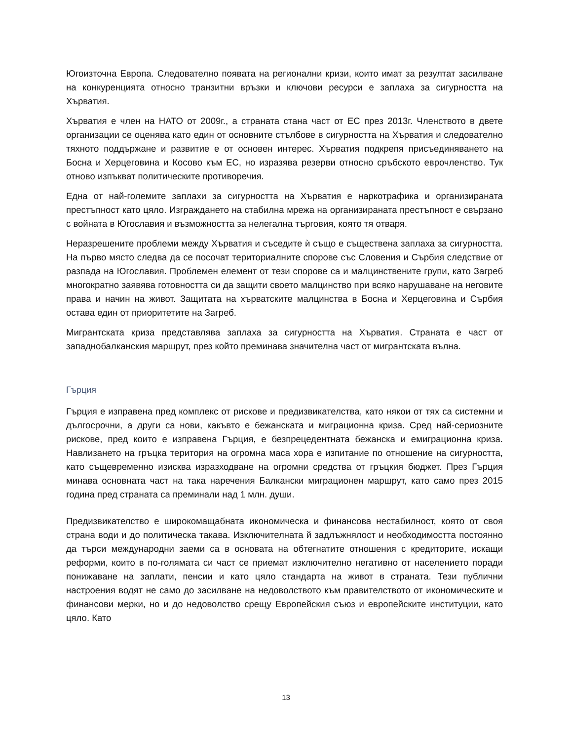Югоизточна Европа. Следователно появата на регионални кризи, които имат за резултат засилване на конкуренцията относно транзитни връзки и ключови ресурси е заплаха за сигурността на Хърватия.
Хърватия е член на НАТО от 2009г., а страната стана част от ЕС през 2013г. Членството в двете организации се оценява като един от основните стълбове в сигурността на Хърватия и следователно тяхното поддържане и развитие е от основен интерес. Хърватия подкрепя присъединяването на Босна и Херцеговина и Косово към ЕС, но изразява резерви относно сръбското еврочленство. Тук отново изпъкват политическите противоречия.
Една от най-големите заплахи за сигурността на Хърватия е наркотрафика и организираната престъпност като цяло. Изграждането на стабилна мрежа на организираната престъпност е свързано с войната в Югославия и възможността за нелегална търговия, която тя отваря.
Неразрешените проблеми между Хърватия и съседите ѝ също е съществена заплаха за сигурността. На първо място следва да се посочат териториалните спорове със Словения и Сърбия следствие от разпада на Югославия. Проблемен елемент от тези спорове са и малцинствените групи, като Загреб многократно заявява готовността си да защити своето малцинство при всяко нарушаване на неговите права и начин на живот. Защитата на хърватските малцинства в Босна и Херцеговина и Сърбия остава един от приоритетите на Загреб.
Мигрантската криза представлява заплаха за сигурността на Хърватия. Страната е част от западнобалканския маршрут, през който преминава значителна част от мигрантската вълна.
Гърция
Гърция е изправена пред комплекс от рискове и предизвикателства, като някои от тях са системни и дългосрочни, а други са нови, какъвто е бежанската и миграционна криза. Сред най-сериозните рискове, пред които е изправена Гърция, е безпрецедентната бежанска и емиграционна криза. Навлизането на гръцка територия на огромна маса хора е изпитание по отношение на сигурността, като същевременно изисква изразходване на огромни средства от гръцкия бюджет. През Гърция минава основната част на така наречения Балкански миграционен маршрут, като само през 2015 година пред страната са преминали над 1 млн. души.
Предизвикателство е широкомащабната икономическа и финансова нестабилност, която от своя страна води и до политическа такава. Изключителната й задлъжнялост и необходимостта постоянно да търси международни заеми са в основата на обтегнатите отношения с кредиторите, искащи реформи, които в по-голямата си част се приемат изключително негативно от населението поради понижаване на заплати, пенсии и като цяло стандарта на живот в страната. Тези публични настроения водят не само до засилване на недоволството към правителството от икономическите и финансови мерки, но и до недоволство срещу Европейския съюз и европейските институции, като цяло. Като
13